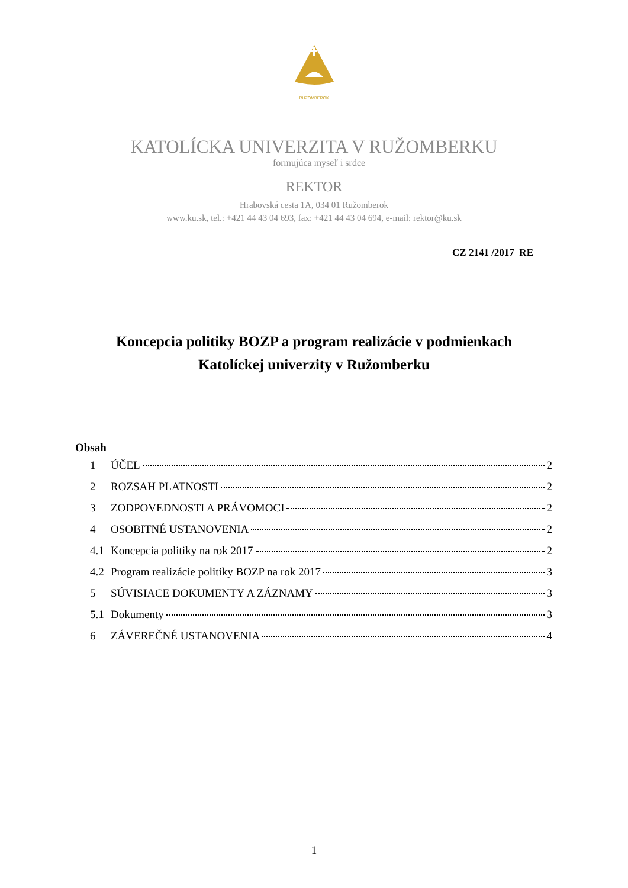RUŽOMBEROK
KATOLÍCKA UNIVERZITA V RUŽOMBERKU
formujúca myseľ i srdce
REKTOR
Hrabovská cesta 1A, 034 01 Ružomberok
www.ku.sk, tel.: +421 44 43 04 693, fax: +421 44 43 04 694, e-mail: rektor@ku.sk
CZ 2141 /2017 RE
Koncepcia politiky BOZP a program realizácie v podmienkach
Katolíckej univerzity v Ružomberku
Obsah
1 ÚČEL 2
2 ROZSAH PLATNOSTI 2
3 ZODPOVEDNOSTI A PRÁVOMOCI 2
4 OSOBITNÉ USTANOVENIA 2
4.1 Koncepcia politiky na rok 2017 2
4.2 Program realizácie politiky BOZP na rok 2017 3
5 SÚVISIACE DOKUMENTY A ZÁZNAMY 3
5.1 Dokumenty 3
6 ZÁVEREČNÉ USTANOVENIA 4
1